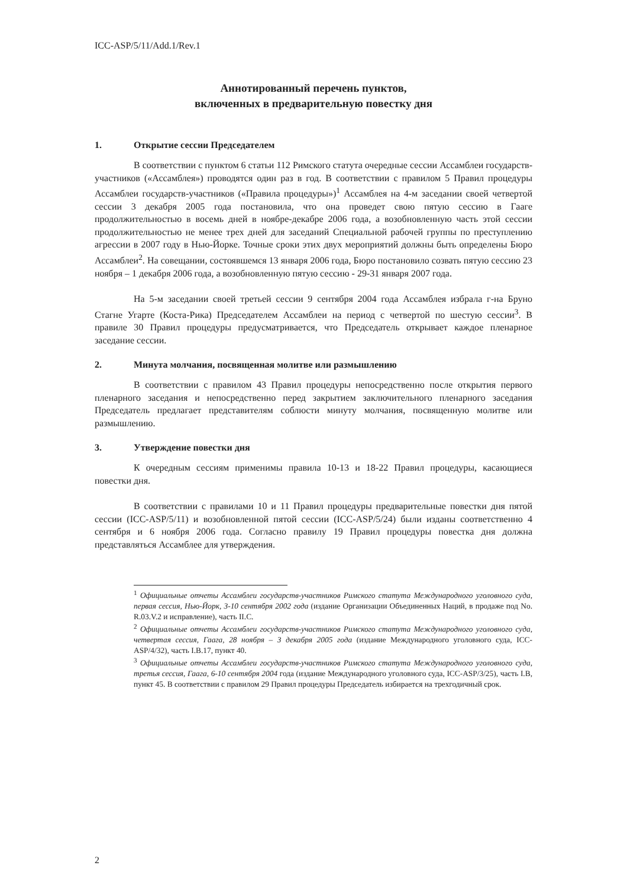ICC-ASP/5/11/Add.1/Rev.1
Аннотированный перечень пунктов,
включенных в предварительную повестку дня
1. Открытие сессии Председателем
В соответствии с пунктом 6 статьи 112 Римского статута очередные сессии Ассамблеи государств-участников («Ассамблея») проводятся один раз в год. В соответствии с правилом 5 Правил процедуры Ассамблеи государств-участников («Правила процедуры»)<sup>1</sup> Ассамблея на 4-м заседании своей четвертой сессии 3 декабря 2005 года постановила, что она проведет свою пятую сессию в Гааге продолжительностью в восемь дней в ноябре-декабре 2006 года, а возобновленную часть этой сессии продолжительностью не менее трех дней для заседаний Специальной рабочей группы по преступлению агрессии в 2007 году в Нью-Йорке. Точные сроки этих двух мероприятий должны быть определены Бюро Ассамблеи<sup>2</sup>. На совещании, состоявшемся 13 января 2006 года, Бюро постановило созвать пятую сессию 23 ноября – 1 декабря 2006 года, а возобновленную пятую сессию - 29-31 января 2007 года.
На 5-м заседании своей третьей сессии 9 сентября 2004 года Ассамблея избрала г-на Бруно Стагне Угарте (Коста-Рика) Председателем Ассамблеи на период с четвертой по шестую сессии<sup>3</sup>. В правиле 30 Правил процедуры предусматривается, что Председатель открывает каждое пленарное заседание сессии.
2. Минута молчания, посвященная молитве или размышлению
В соответствии с правилом 43 Правил процедуры непосредственно после открытия первого пленарного заседания и непосредственно перед закрытием заключительного пленарного заседания Председатель предлагает представителям соблюсти минуту молчания, посвященную молитве или размышлению.
3. Утверждение повестки дня
К очередным сессиям применимы правила 10-13 и 18-22 Правил процедуры, касающиеся повестки дня.
В соответствии с правилами 10 и 11 Правил процедуры предварительные повестки дня пятой сессии (ICC-ASP/5/11) и возобновленной пятой сессии (ICC-ASP/5/24) были изданы соответственно 4 сентября и 6 ноября 2006 года. Согласно правилу 19 Правил процедуры повестка дня должна представляться Ассамблее для утверждения.
<sup>1</sup> Официальные отчеты Ассамблеи государств-участников Римского статута Международного уголовного суда, первая сессия, Нью-Йорк, 3-10 сентября 2002 года (издание Организации Объединенных Наций, в продаже под No. R.03.V.2 и исправление), часть II.C.
<sup>2</sup> Официальные отчеты Ассамблеи государств-участников Римского статута Международного уголовного суда, четвертая сессия, Гаага, 28 ноября – 3 декабря 2005 года (издание Международного уголовного суда, ICC-ASP/4/32), часть I.B.17, пункт 40.
<sup>3</sup> Официальные отчеты Ассамблеи государств-участников Римского статута Международного уголовного суда, третья сессия, Гаага, 6-10 сентября 2004 года (издание Международного уголовного суда, ICC-ASP/3/25), часть I.B, пункт 45. В соответствии с правилом 29 Правил процедуры Председатель избирается на трехгодичный срок.
2